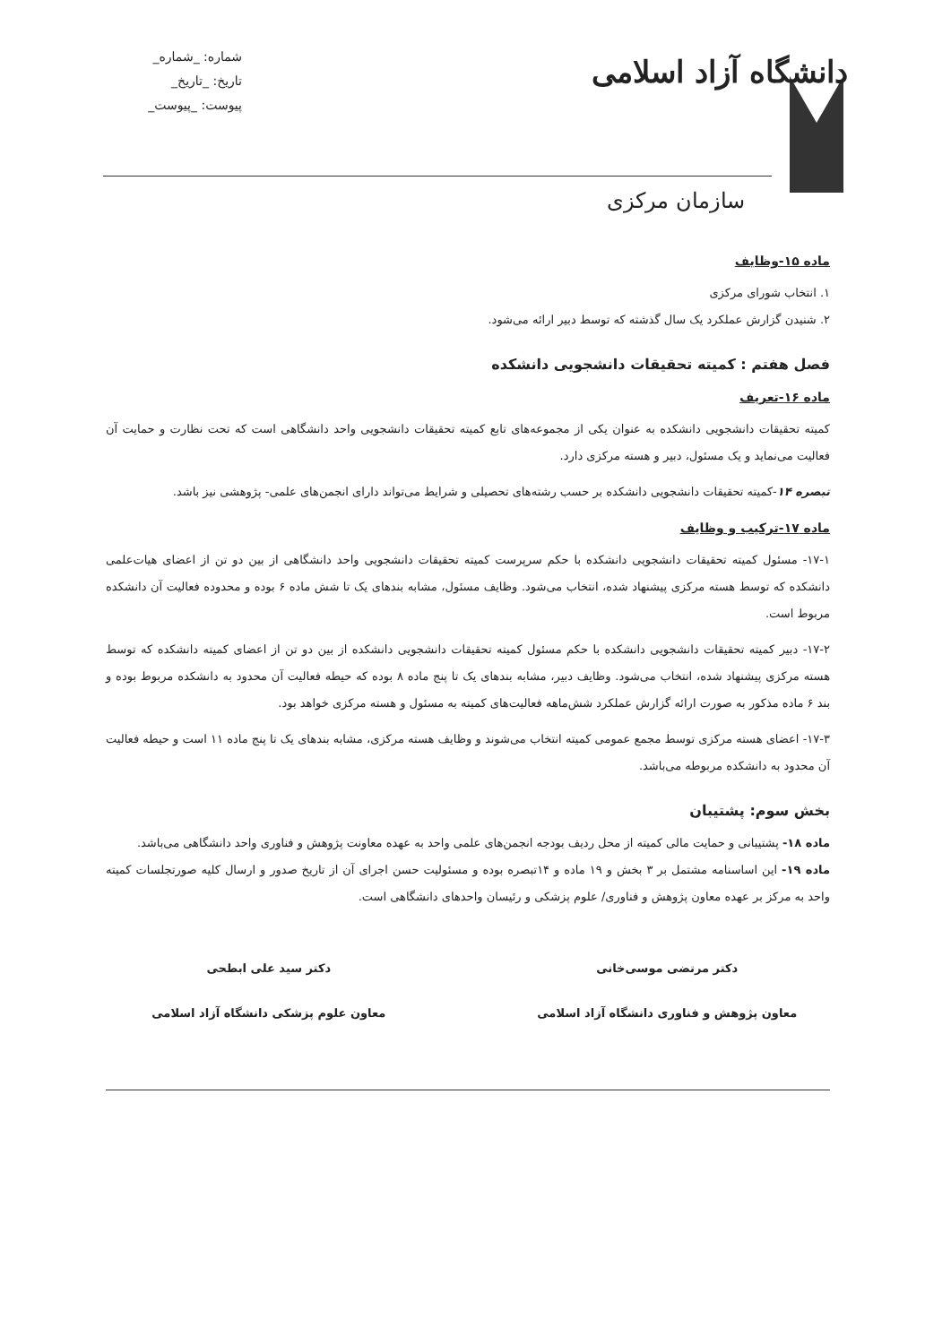شماره: _شماره_
تاریخ: _تاریخ_
پیوست: _پیوست_
دانشگاه آزاد اسلامی
سازمان مرکزی
ماده ۱۵-وظایف
۱. انتخاب شورای مرکزی
۲. شنیدن گزارش عملکرد یک سال گذشته که توسط دبیر ارائه می‌شود.
فصل هفتم : کمیته تحقیقات دانشجویی دانشکده
ماده ۱۶-تعریف
کمیته تحقیقات دانشجویی دانشکده به عنوان یکی از مجموعه‌های تابع کمیته تحقیقات دانشجویی واحد دانشگاهی است که تحت نظارت و حمایت آن فعالیت می‌نماید و یک مسئول، دبیر و هسته مرکزی دارد.
تبصره ۱۴-کمیته تحقیقات دانشجویی دانشکده بر حسب رشته‌های تحصیلی و شرایط می‌تواند دارای انجمن‌های علمی- پژوهشی نیز باشد.
ماده ۱۷-ترکیب و وظایف
۱۷-۱- مسئول کمیته تحقیقات دانشجویی دانشکده با حکم سرپرست کمیته تحقیقات دانشجویی واحد دانشگاهی از بین دو تن از اعضای هیات‌علمی دانشکده که توسط هسته مرکزی پیشنهاد شده، انتخاب می‌شود. وظایف مسئول، مشابه بندهای یک تا شش ماده ۶ بوده و محدوده فعالیت آن دانشکده مربوط است.
۱۷-۲- دبیر کمیته تحقیقات دانشجویی دانشکده با حکم مسئول کمیته تحقیقات دانشجویی دانشکده از بین دو تن از اعضای کمیته دانشکده که توسط هسته مرکزی پیشنهاد شده، انتخاب می‌شود. وظایف دبیر، مشابه بندهای یک تا پنج ماده ۸ بوده که حیطه فعالیت آن محدود به دانشکده مربوط بوده و بند ۶ ماده مذکور به صورت ارائه گزارش عملکرد شش‌ماهه فعالیت‌های کمیته به مسئول و هسته مرکزی خواهد بود.
۱۷-۳- اعضای هسته مرکزی توسط مجمع عمومی کمیته انتخاب می‌شوند و وظایف هسته مرکزی، مشابه بندهای یک تا پنج ماده ۱۱ است و حیطه فعالیت آن محدود به دانشکده مربوطه می‌باشد.
بخش سوم: پشتیبان
ماده ۱۸- پشتیبانی و حمایت مالی کمیته از محل ردیف بودجه انجمن‌های علمی واحد به عهده معاونت پژوهش و فناوری واحد دانشگاهی می‌باشد.
ماده ۱۹- این اساسنامه مشتمل بر ۳ بخش و ۱۹ ماده و ۱۴تبصره بوده و مسئولیت حسن اجرای آن از تاریخ صدور و ارسال کلیه صورتجلسات کمیته واحد به مرکز بر عهده معاون پژوهش و فناوری/ علوم پزشکی و رئیسان واحدهای دانشگاهی است.
دکتر مرتضی موسی‌خانی
معاون پژوهش و فناوری دانشگاه آزاد اسلامی
دکتر سید علی ابطحی
معاون علوم پزشکی دانشگاه آزاد اسلامی